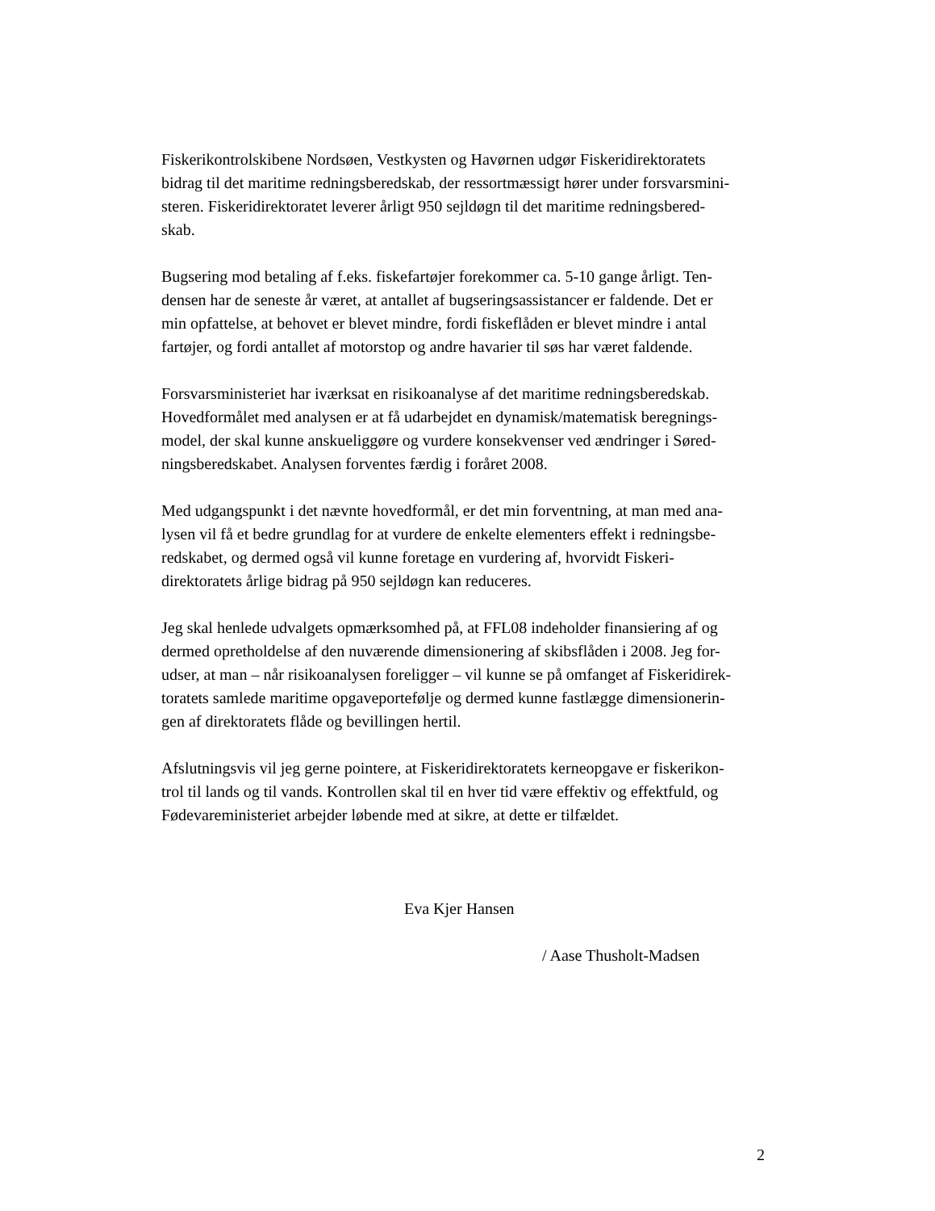Fiskerikontrolskibene Nordsøen, Vestkysten og Havørnen udgør Fiskeridirektoratets
bidrag til det maritime redningsberedskab, der ressortmæssigt hører under forsvarsmini-
steren. Fiskeridirektoratet leverer årligt 950 sejldøgn til det maritime redningsbered-
skab.
Bugsering mod betaling af f.eks. fiskefartøjer forekommer ca. 5-10 gange årligt. Ten-
densen har de seneste år været, at antallet af bugseringsassistancer er faldende. Det er
min opfattelse, at behovet er blevet mindre, fordi fiskeflåden er blevet mindre i antal
fartøjer, og fordi antallet af motorstop og andre havarier til søs har været faldende.
Forsvarsministeriet har iværksat en risikoanalyse af det maritime redningsberedskab.
Hovedformålet med analysen er at få udarbejdet en dynamisk/matematisk beregnings-
model, der skal kunne anskueliggøre og vurdere konsekvenser ved ændringer i Søred-
ningsberedskabet. Analysen forventes færdig i foråret 2008.
Med udgangspunkt i det nævnte hovedformål, er det min forventning, at man med ana-
lysen vil få et bedre grundlag for at vurdere de enkelte elementers effekt i redningsbe-
redskabet, og dermed også vil kunne foretage en vurdering af, hvorvidt Fiskeri-
direktoratets årlige bidrag på 950 sejldøgn kan reduceres.
Jeg skal henlede udvalgets opmærksomhed på, at FFL08 indeholder finansiering af og
dermed opretholdelse af den nuværende dimensionering af skibsflåden i 2008. Jeg for-
udser, at man – når risikoanalysen foreligger – vil kunne se på omfanget af Fiskeridirek-
toratets samlede maritime opgaveportefølje og dermed kunne fastlægge dimensionerin-
gen af direktoratets flåde og bevillingen hertil.
Afslutningsvis vil jeg gerne pointere, at Fiskeridirektoratets kerneopgave er fiskerikon-
trol til lands og til vands. Kontrollen skal til en hver tid være effektiv og effektfuld, og
Fødevareministeriet arbejder løbende med at sikre, at dette er tilfældet.
Eva Kjer Hansen
/ Aase Thusholt-Madsen
2